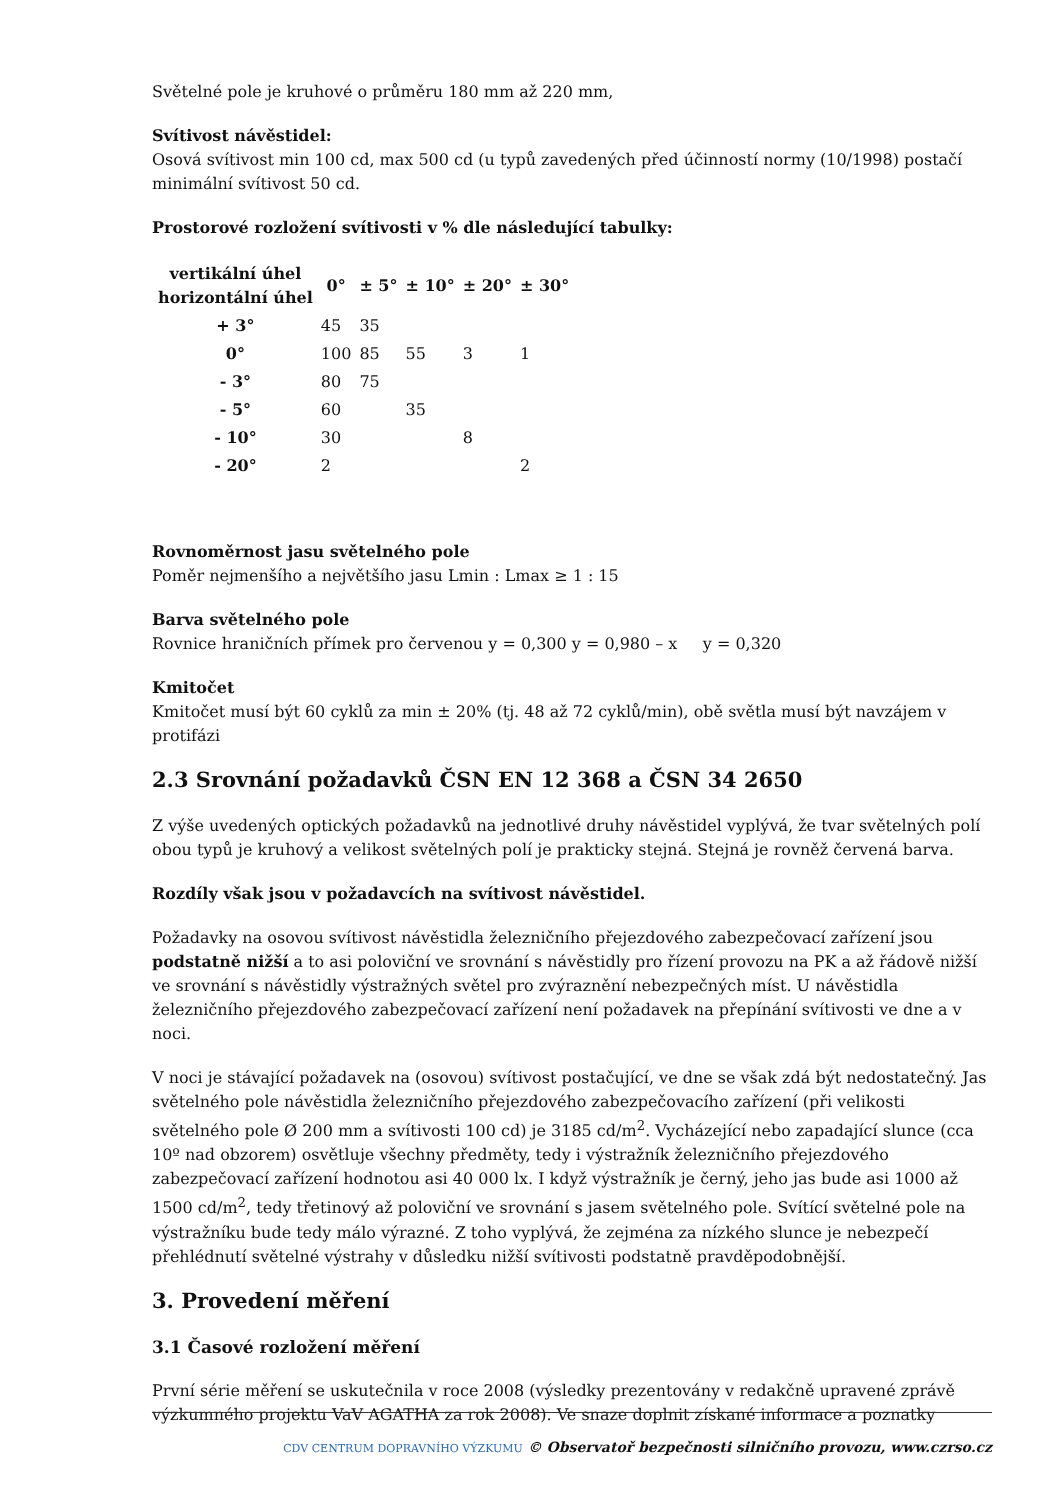Světelné pole je kruhové o průměru 180 mm až 220 mm,
Svítivost návěstidel:
Osová svítivost min 100 cd, max 500 cd (u typů zavedených před účinností normy (10/1998) postačí minimální svítivost 50 cd.
Prostorové rozložení svítivosti v % dle následující tabulky:
| vertikální úhel horizontální úhel | 0° | ± 5° | ± 10° | ± 20° | ± 30° |
| --- | --- | --- | --- | --- | --- |
| + 3° | 45 | 35 | | | |
| 0° | 100 | 85 | 55 | 3 | 1 |
| - 3° | 80 | 75 | | | |
| - 5° | 60 | | 35 | | |
| - 10° | 30 | | | 8 | |
| - 20° | 2 | | | | 2 |
Rovnoměrnost jasu světelného pole
Poměr nejmenšího a největšího jasu Lmin : Lmax ≥ 1 : 15
Barva světelného pole
Rovnice hraničních přímek pro červenou y = 0,300 y = 0,980 – x y = 0,320
Kmitočet
Kmitočet musí být 60 cyklů za min ± 20% (tj. 48 až 72 cyklů/min), obě světla musí být navzájem v protifázi
2.3 Srovnání požadavků ČSN EN 12 368 a ČSN 34 2650
Z výše uvedených optických požadavků na jednotlivé druhy návěstidel vyplývá, že tvar světelných polí obou typů je kruhový a velikost světelných polí je prakticky stejná. Stejná je rovněž červená barva.
Rozdíly však jsou v požadavcích na svítivost návěstidel.
Požadavky na osovou svítivost návěstidla železničního přejezdového zabezpečovací zařízení jsou podstatně nižší a to asi poloviční ve srovnání s návěstidly pro řízení provozu na PK a až řádově nižší ve srovnání s návěstidly výstražných světel pro zvýraznění nebezpečných míst. U návěstidla železničního přejezdového zabezpečovací zařízení není požadavek na přepínání svítivosti ve dne a v noci.
V noci je stávající požadavek na (osovou) svítivost postačující, ve dne se však zdá být nedostatečný. Jas světelného pole návěstidla železničního přejezdového zabezpečovacího zařízení (při velikosti světelného pole Ø 200 mm a svítivosti 100 cd) je 3185 cd/m<sup>2</sup>. Vycházející nebo zapadající slunce (cca 10º nad obzorem) osvětluje všechny předměty, tedy i výstražník železničního přejezdového zabezpečovací zařízení hodnotou asi 40 000 lx. I když výstražník je černý, jeho jas bude asi 1000 až 1500 cd/m<sup>2</sup>, tedy třetinový až poloviční ve srovnání s jasem světelného pole. Svítící světelné pole na výstražníku bude tedy málo výrazné. Z toho vyplývá, že zejména za nízkého slunce je nebezpečí přehlédnutí světelné výstrahy v důsledku nižší svítivosti podstatně pravděpodobnější.
3. Provedení měření
3.1 Časové rozložení měření
První série měření se uskutečnila v roce 2008 (výsledky prezentovány v redakčně upravené zprávě výzkumného projektu VaV AGATHA za rok 2008). Ve snaze doplnit získané informace a poznatky
CDV CENTRUM DOPRAVNÍHO VÝZKUMU © Observatoř bezpečnosti silničního provozu, www.czrso.cz